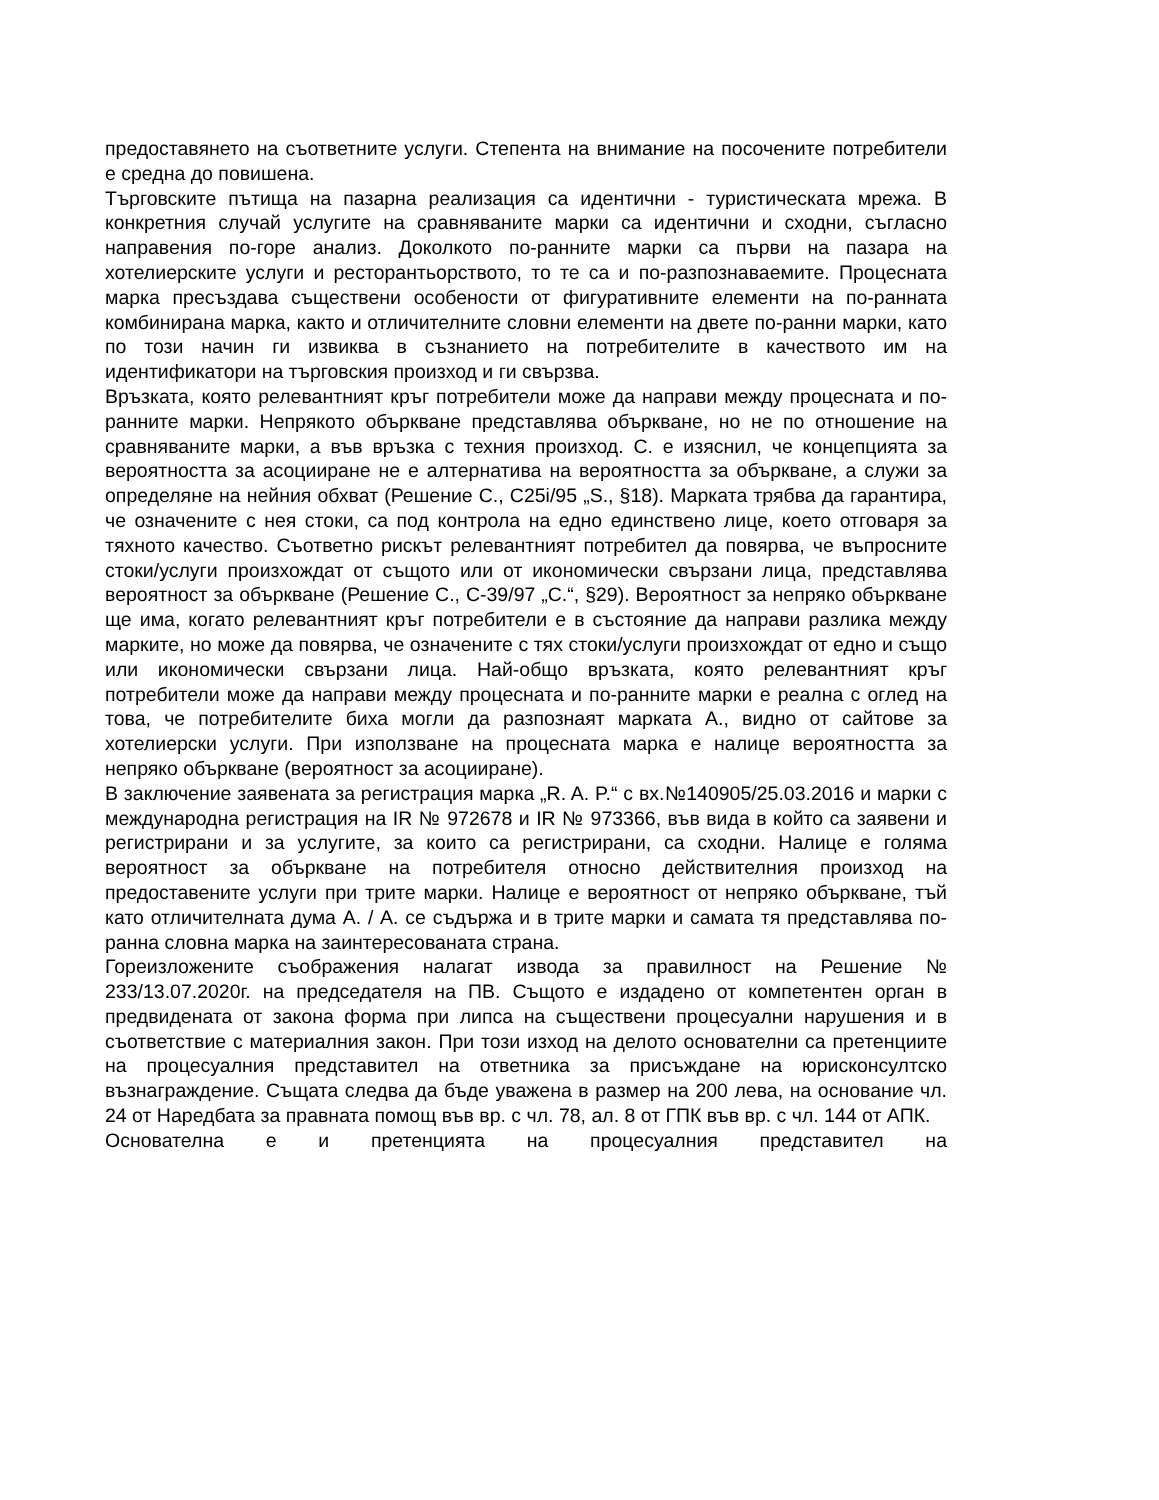предоставянето на съответните услуги. Степента на внимание на посочените потребители е средна до повишена.
Търговските пътища на пазарна реализация са идентични - туристическата мрежа. В конкретния случай услугите на сравняваните марки са идентични и сходни, съгласно направения по-горе анализ. Доколкото по-ранните марки са първи на пазара на хотелиерските услуги и ресторантьорството, то те са и по-разпознаваемите. Процесната марка пресъздава съществени особености от фигуративните елементи на по-ранната комбинирана марка, както и отличителните словни елементи на двете по-ранни марки, като по този начин ги извиква в съзнанието на потребителите в качеството им на идентификатори на търговския произход и ги свързва.
Връзката, която релевантният кръг потребители може да направи между процесната и по-ранните марки. Непрякото объркване представлява объркване, но не по отношение на сравняваните марки, а във връзка с техния произход. С. е изяснил, че концепцията за вероятността за асоцииране не е алтернатива на вероятността за объркване, а служи за определяне на нейния обхват (Решение С., С25i/95 „S., §18). Марката трябва да гарантира, че означените с нея стоки, са под контрола на едно единствено лице, което отговаря за тяхното качество. Съответно рискът релевантният потребител да повярва, че въпросните стоки/услуги произхождат от същото или от икономически свързани лица, представлява вероятност за объркване (Решение С., С-39/97 „С.“, §29). Вероятност за непряко объркване ще има, когато релевантният кръг потребители е в състояние да направи разлика между марките, но може да повярва, че означените с тях стоки/услуги произхождат от едно и също или икономически свързани лица. Най-общо връзката, която релевантният кръг потребители може да направи между процесната и по-ранните марки е реална с оглед на това, че потребителите биха могли да разпознаят марката А., видно от сайтове за хотелиерски услуги. При използване на процесната марка е налице вероятността за непряко объркване (вероятност за асоцииране).
В заключение заявената за регистрация марка „R. A. P.“ с вх.№140905/25.03.2016 и марки с международна регистрация на IR № 972678 и IR № 973366, във вида в който са заявени и регистрирани и за услугите, за които са регистрирани, са сходни. Налице е голяма вероятност за объркване на потребителя относно действителния произход на предоставените услуги при трите марки. Налице е вероятност от непряко объркване, тъй като отличителната дума А. / А. се съдържа и в трите марки и самата тя представлява по-ранна словна марка на заинтересованата страна.
Гореизложените съображения налагат извода за правилност на Решение № 233/13.07.2020г. на председателя на ПВ. Същото е издадено от компетентен орган в предвидената от закона форма при липса на съществени процесуални нарушения и в съответствие с материалния закон. При този изход на делото основателни са претенциите на процесуалния представител на ответника за присъждане на юрисконсултско възнаграждение. Същата следва да бъде уважена в размер на 200 лева, на основание чл. 24 от Наредбата за правната помощ във вр. с чл. 78, ал. 8 от ГПК във вр. с чл. 144 от АПК.
Основателна е и претенцията на процесуалния представител на